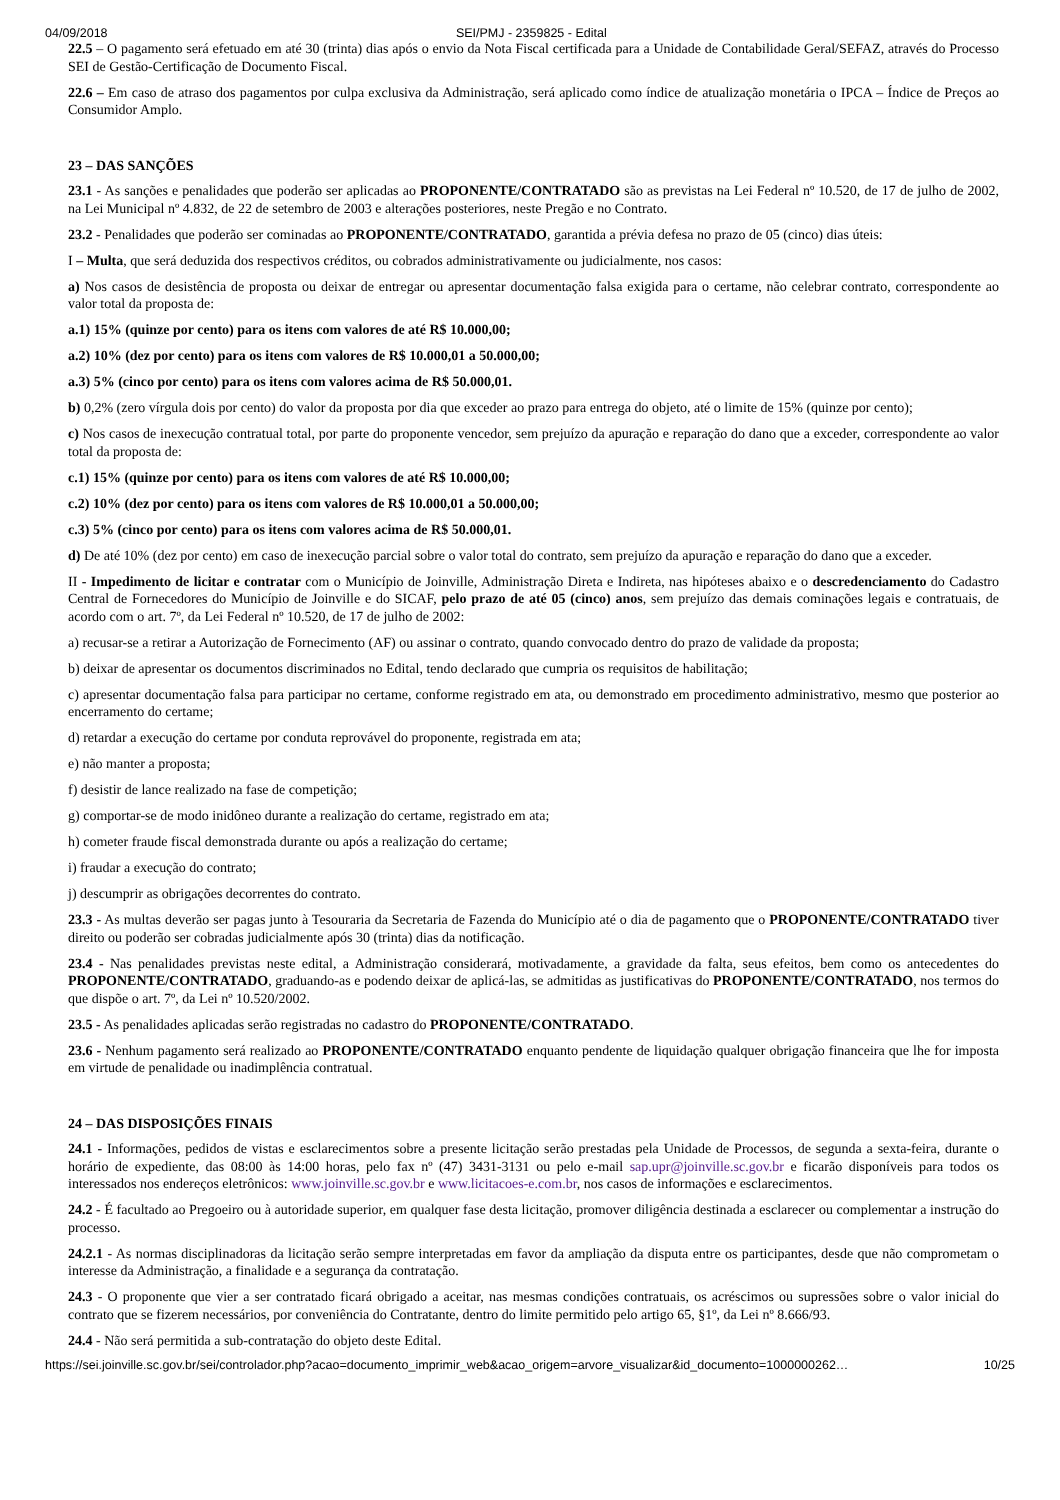04/09/2018 SEI/PMJ - 2359825 - Edital
22.5 – O pagamento será efetuado em até 30 (trinta) dias após o envio da Nota Fiscal certificada para a Unidade de Contabilidade Geral/SEFAZ, através do Processo SEI de Gestão-Certificação de Documento Fiscal.
22.6 – Em caso de atraso dos pagamentos por culpa exclusiva da Administração, será aplicado como índice de atualização monetária o IPCA – Índice de Preços ao Consumidor Amplo.
23 – DAS SANÇÕES
23.1 - As sanções e penalidades que poderão ser aplicadas ao PROPONENTE/CONTRATADO são as previstas na Lei Federal nº 10.520, de 17 de julho de 2002, na Lei Municipal nº 4.832, de 22 de setembro de 2003 e alterações posteriores, neste Pregão e no Contrato.
23.2 - Penalidades que poderão ser cominadas ao PROPONENTE/CONTRATADO, garantida a prévia defesa no prazo de 05 (cinco) dias úteis:
I – Multa, que será deduzida dos respectivos créditos, ou cobrados administrativamente ou judicialmente, nos casos:
a) Nos casos de desistência de proposta ou deixar de entregar ou apresentar documentação falsa exigida para o certame, não celebrar contrato, correspondente ao valor total da proposta de:
a.1) 15% (quinze por cento) para os itens com valores de até R$ 10.000,00;
a.2) 10% (dez por cento) para os itens com valores de R$ 10.000,01 a 50.000,00;
a.3) 5% (cinco por cento) para os itens com valores acima de R$ 50.000,01.
b) 0,2% (zero vírgula dois por cento) do valor da proposta por dia que exceder ao prazo para entrega do objeto, até o limite de 15% (quinze por cento);
c) Nos casos de inexecução contratual total, por parte do proponente vencedor, sem prejuízo da apuração e reparação do dano que a exceder, correspondente ao valor total da proposta de:
c.1) 15% (quinze por cento) para os itens com valores de até R$ 10.000,00;
c.2) 10% (dez por cento) para os itens com valores de R$ 10.000,01 a 50.000,00;
c.3) 5% (cinco por cento) para os itens com valores acima de R$ 50.000,01.
d) De até 10% (dez por cento) em caso de inexecução parcial sobre o valor total do contrato, sem prejuízo da apuração e reparação do dano que a exceder.
II - Impedimento de licitar e contratar com o Município de Joinville, Administração Direta e Indireta, nas hipóteses abaixo e o descredenciamento do Cadastro Central de Fornecedores do Município de Joinville e do SICAF, pelo prazo de até 05 (cinco) anos, sem prejuízo das demais cominações legais e contratuais, de acordo com o art. 7º, da Lei Federal nº 10.520, de 17 de julho de 2002:
a) recusar-se a retirar a Autorização de Fornecimento (AF) ou assinar o contrato, quando convocado dentro do prazo de validade da proposta;
b) deixar de apresentar os documentos discriminados no Edital, tendo declarado que cumpria os requisitos de habilitação;
c) apresentar documentação falsa para participar no certame, conforme registrado em ata, ou demonstrado em procedimento administrativo, mesmo que posterior ao encerramento do certame;
d) retardar a execução do certame por conduta reprovável do proponente, registrada em ata;
e) não manter a proposta;
f) desistir de lance realizado na fase de competição;
g) comportar-se de modo inidôneo durante a realização do certame, registrado em ata;
h) cometer fraude fiscal demonstrada durante ou após a realização do certame;
i) fraudar a execução do contrato;
j) descumprir as obrigações decorrentes do contrato.
23.3 - As multas deverão ser pagas junto à Tesouraria da Secretaria de Fazenda do Município até o dia de pagamento que o PROPONENTE/CONTRATADO tiver direito ou poderão ser cobradas judicialmente após 30 (trinta) dias da notificação.
23.4 - Nas penalidades previstas neste edital, a Administração considerará, motivadamente, a gravidade da falta, seus efeitos, bem como os antecedentes do PROPONENTE/CONTRATADO, graduando-as e podendo deixar de aplicá-las, se admitidas as justificativas do PROPONENTE/CONTRATADO, nos termos do que dispõe o art. 7º, da Lei nº 10.520/2002.
23.5 - As penalidades aplicadas serão registradas no cadastro do PROPONENTE/CONTRATADO.
23.6 - Nenhum pagamento será realizado ao PROPONENTE/CONTRATADO enquanto pendente de liquidação qualquer obrigação financeira que lhe for imposta em virtude de penalidade ou inadimplência contratual.
24 – DAS DISPOSIÇÕES FINAIS
24.1 - Informações, pedidos de vistas e esclarecimentos sobre a presente licitação serão prestadas pela Unidade de Processos, de segunda a sexta-feira, durante o horário de expediente, das 08:00 às 14:00 horas, pelo fax nº (47) 3431-3131 ou pelo e-mail sap.upr@joinville.sc.gov.br e ficarão disponíveis para todos os interessados nos endereços eletrônicos: www.joinville.sc.gov.br e www.licitacoes-e.com.br, nos casos de informações e esclarecimentos.
24.2 - É facultado ao Pregoeiro ou à autoridade superior, em qualquer fase desta licitação, promover diligência destinada a esclarecer ou complementar a instrução do processo.
24.2.1 - As normas disciplinadoras da licitação serão sempre interpretadas em favor da ampliação da disputa entre os participantes, desde que não comprometam o interesse da Administração, a finalidade e a segurança da contratação.
24.3 - O proponente que vier a ser contratado ficará obrigado a aceitar, nas mesmas condições contratuais, os acréscimos ou supressões sobre o valor inicial do contrato que se fizerem necessários, por conveniência do Contratante, dentro do limite permitido pelo artigo 65, §1º, da Lei nº 8.666/93.
24.4 - Não será permitida a sub-contratação do objeto deste Edital.
https://sei.joinville.sc.gov.br/sei/controlador.php?acao=documento_imprimir_web&acao_origem=arvore_visualizar&id_documento=1000000262… 10/25